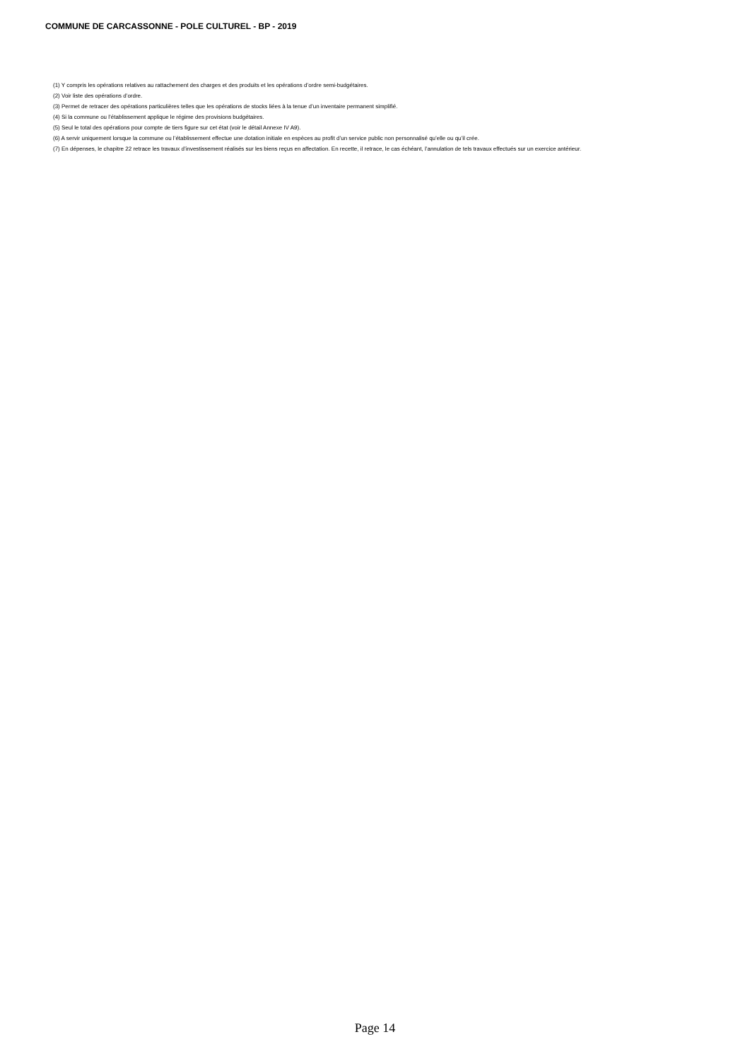COMMUNE DE CARCASSONNE - POLE CULTUREL - BP - 2019
(1) Y compris les opérations relatives au rattachement des charges et des produits et les opérations d’ordre semi-budgétaires.
(2) Voir liste des opérations d’ordre.
(3) Permet de retracer des opérations particulières telles que les opérations de stocks liées à la tenue d’un inventaire permanent simplifié.
(4) Si la commune ou l’établissement applique le régime des provisions budgétaires.
(5) Seul le total des opérations pour compte de tiers figure sur cet état (voir le détail Annexe IV A9).
(6) A servir uniquement lorsque la commune ou l’établissement effectue une dotation initiale en espèces au profit d’un service public non personnalisé qu’elle ou qu’il crée.
(7) En dépenses, le chapitre 22 retrace les travaux d’investissement réalisés sur les biens reçus en affectation. En recette, il retrace, le cas échéant, l’annulation de tels travaux effectués sur un exercice antérieur.
Page 14